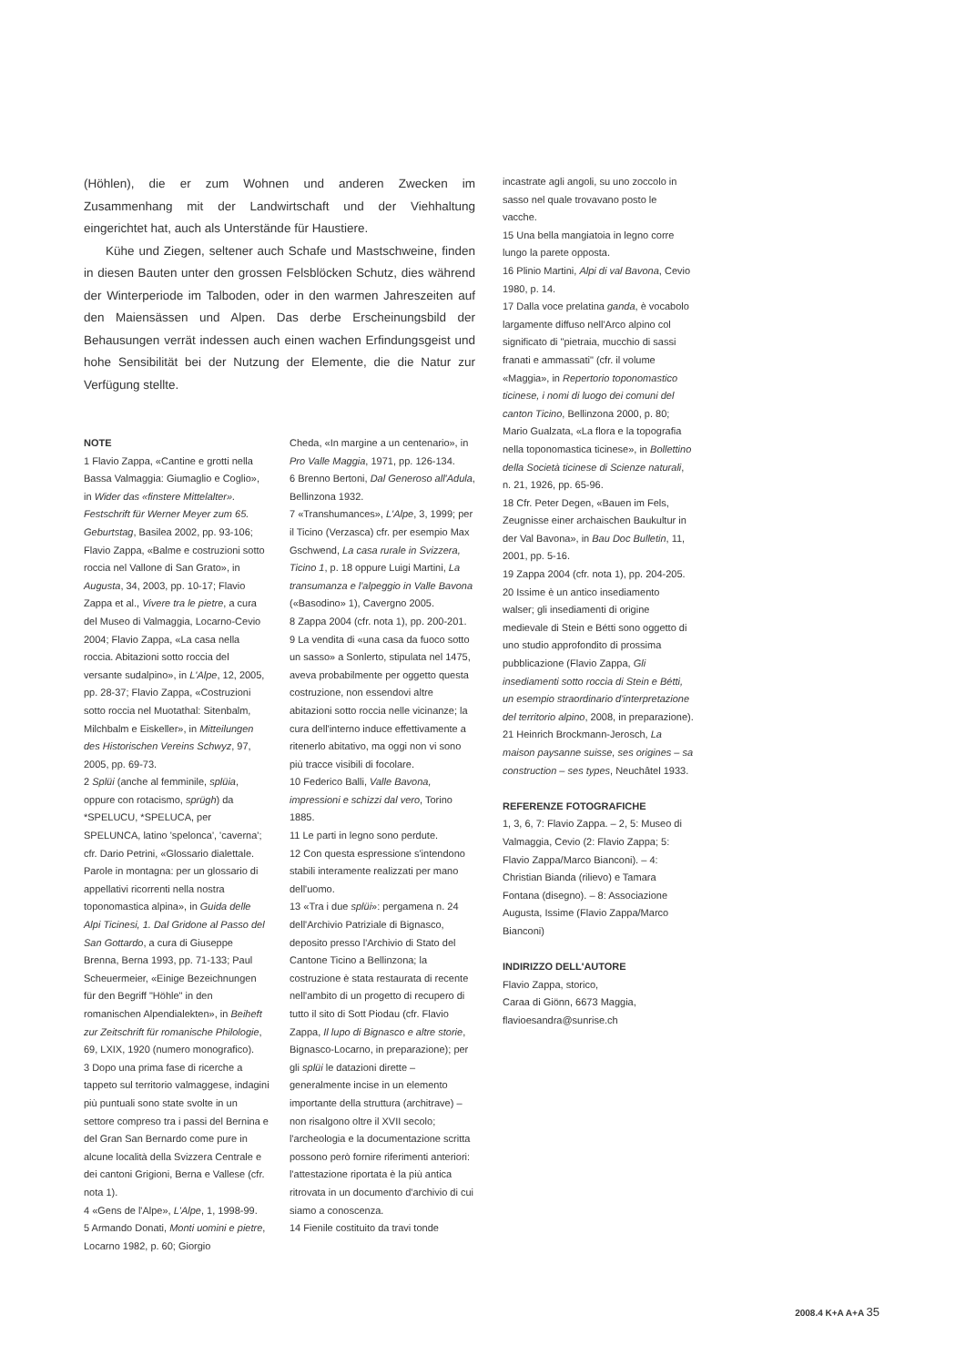(Höhlen), die er zum Wohnen und anderen Zwecken im Zusammenhang mit der Landwirtschaft und der Viehhaltung eingerichtet hat, auch als Unterstände für Haustiere.
Kühe und Ziegen, seltener auch Schafe und Mastschweine, finden in diesen Bauten unter den grossen Felsblöcken Schutz, dies während der Winterperiode im Talboden, oder in den warmen Jahreszeiten auf den Maiensässen und Alpen. Das derbe Erscheinungsbild der Behausungen verrät indessen auch einen wachen Erfindungsgeist und hohe Sensibilität bei der Nutzung der Elemente, die die Natur zur Verfügung stellte.
NOTE
1 Flavio Zappa, «Cantine e grotti nella Bassa Valmaggia: Giumaglio e Coglio», in Wider das «finstere Mittelalter». Festschrift für Werner Meyer zum 65. Geburtstag, Basilea 2002, pp. 93-106; Flavio Zappa, «Balme e costruzioni sotto roccia nel Vallone di San Grato», in Augusta, 34, 2003, pp. 10-17; Flavio Zappa et al., Vivere tra le pietre, a cura del Museo di Valmaggia, Locarno-Cevio 2004; Flavio Zappa, «La casa nella roccia. Abitazioni sotto roccia del versante sudalpino», in L'Alpe, 12, 2005, pp. 28-37; Flavio Zappa, «Costruzioni sotto roccia nel Muotathal: Sitenbalm, Milchbalm e Eiskeller», in Mitteilungen des Historischen Vereins Schwyz, 97, 2005, pp. 69-73.
2 Splüi (anche al femminile, splüia, oppure con rotacismo, sprügh) da *SPELUCU, *SPELUCA, per SPELUNCA, latino 'spelonca', 'caverna'; cfr. Dario Petrini, «Glossario dialettale. Parole in montagna: per un glossario di appellativi ricorrenti nella nostra toponomastica alpina», in Guida delle Alpi Ticinesi, 1. Dal Gridone al Passo del San Gottardo, a cura di Giuseppe Brenna, Berna 1993, pp. 71-133; Paul Scheuermeier, «Einige Bezeichnungen für den Begriff "Höhle" in den romanischen Alpendialekten», in Beiheft zur Zeitschrift für romanische Philologie, 69, LXIX, 1920 (numero monografico).
3 Dopo una prima fase di ricerche a tappeto sul territorio valmaggese, indagini più puntuali sono state svolte in un settore compreso tra i passi del Bernina e del Gran San Bernardo come pure in alcune località della Svizzera Centrale e dei cantoni Grigioni, Berna e Vallese (cfr. nota 1).
4 «Gens de l'Alpe», L'Alpe, 1, 1998-99.
5 Armando Donati, Monti uomini e pietre, Locarno 1982, p. 60; Giorgio
Cheda, «In margine a un centenario», in Pro Valle Maggia, 1971, pp. 126-134.
6 Brenno Bertoni, Dal Generoso all'Adula, Bellinzona 1932.
7 «Transhumances», L'Alpe, 3, 1999; per il Ticino (Verzasca) cfr. per esempio Max Gschwend, La casa rurale in Svizzera, Ticino 1, p. 18 oppure Luigi Martini, La transumanza e l'alpeggio in Valle Bavona («Basodino» 1), Cavergno 2005.
8 Zappa 2004 (cfr. nota 1), pp. 200-201.
9 La vendita di «una casa da fuoco sotto un sasso» a Sonlerto, stipulata nel 1475, aveva probabilmente per oggetto questa costruzione, non essendovi altre abitazioni sotto roccia nelle vicinanze; la cura dell'interno induce effettivamente a ritenerlo abitativo, ma oggi non vi sono più tracce visibili di focolare.
10 Federico Balli, Valle Bavona, impressioni e schizzi dal vero, Torino 1885.
11 Le parti in legno sono perdute.
12 Con questa espressione s'intendono stabili interamente realizzati per mano dell'uomo.
13 «Tra i due splüi»: pergamena n. 24 dell'Archivio Patriziale di Bignasco, deposito presso l'Archivio di Stato del Cantone Ticino a Bellinzona; la costruzione è stata restaurata di recente nell'ambito di un progetto di recupero di tutto il sito di Sott Piodau (cfr. Flavio Zappa, Il lupo di Bignasco e altre storie, Bignasco-Locarno, in preparazione); per gli splüi le datazioni dirette – generalmente incise in un elemento importante della struttura (architrave) – non risalgono oltre il XVII secolo; l'archeologia e la documentazione scritta possono però fornire riferimenti anteriori: l'attestazione riportata è la più antica ritrovata in un documento d'archivio di cui siamo a conoscenza.
14 Fienile costituito da travi tonde
incastrate agli angoli, su uno zoccolo in sasso nel quale trovavano posto le vacche.
15 Una bella mangiatoia in legno corre lungo la parete opposta.
16 Plinio Martini, Alpi di val Bavona, Cevio 1980, p. 14.
17 Dalla voce prelatina ganda, è vocabolo largamente diffuso nell'Arco alpino col significato di "pietraia, mucchio di sassi franati e ammassati" (cfr. il volume «Maggia», in Repertorio toponomastico ticinese, i nomi di luogo dei comuni del canton Ticino, Bellinzona 2000, p. 80; Mario Gualzata, «La flora e la topografia nella toponomastica ticinese», in Bollettino della Società ticinese di Scienze naturali, n. 21, 1926, pp. 65-96.
18 Cfr. Peter Degen, «Bauen im Fels, Zeugnisse einer archaischen Baukultur in der Val Bavona», in Bau Doc Bulletin, 11, 2001, pp. 5-16.
19 Zappa 2004 (cfr. nota 1), pp. 204-205.
20 Issime è un antico insediamento walser; gli insediamenti di origine medievale di Stein e Bétti sono oggetto di uno studio approfondito di prossima pubblicazione (Flavio Zappa, Gli insediamenti sotto roccia di Stein e Bétti, un esempio straordinario d'interpretazione del territorio alpino, 2008, in preparazione).
21 Heinrich Brockmann-Jerosch, La maison paysanne suisse, ses origines – sa construction – ses types, Neuchâtel 1933.
REFERENZE FOTOGRAFICHE
1, 3, 6, 7: Flavio Zappa. – 2, 5: Museo di Valmaggia, Cevio (2: Flavio Zappa; 5: Flavio Zappa/Marco Bianconi). – 4: Christian Bianda (rilievo) e Tamara Fontana (disegno). – 8: Associazione Augusta, Issime (Flavio Zappa/Marco Bianconi)
INDIRIZZO DELL'AUTORE
Flavio Zappa, storico,
Caraa di Giönn, 6673 Maggia,
flavioesandra@sunrise.ch
2008.4 K+A A+A 35